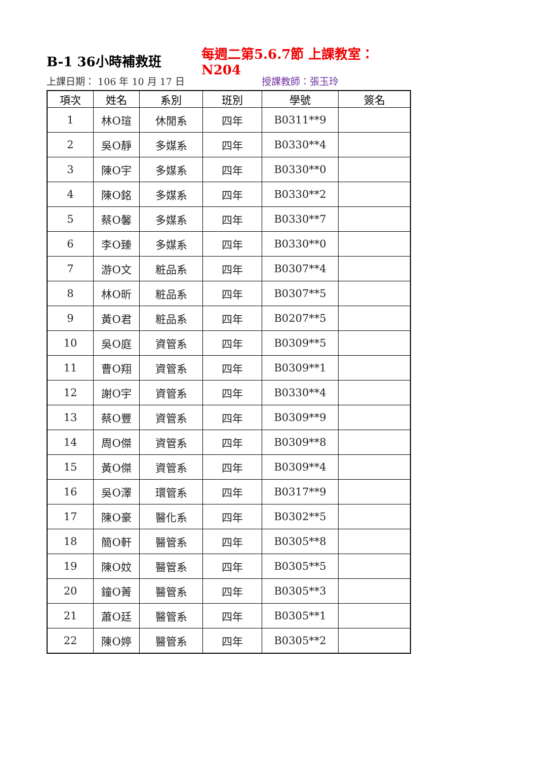B-1 36小時補救班 每週二第5.6.7節 上課教室：N204
上課日期： 106 年 10 月 17 日 授課教師：張玉玲
| 項次 | 姓名 | 系別 | 班別 | 學號 | 簽名 |
| --- | --- | --- | --- | --- | --- |
| 1 | 林O瑄 | 休閒系 | 四年 | B0311**9 | |
| 2 | 吳O靜 | 多媒系 | 四年 | B0330**4 | |
| 3 | 陳O宇 | 多媒系 | 四年 | B0330**0 | |
| 4 | 陳O銘 | 多媒系 | 四年 | B0330**2 | |
| 5 | 蔡O馨 | 多媒系 | 四年 | B0330**7 | |
| 6 | 李O臻 | 多媒系 | 四年 | B0330**0 | |
| 7 | 游O文 | 粧品系 | 四年 | B0307**4 | |
| 8 | 林O昕 | 粧品系 | 四年 | B0307**5 | |
| 9 | 黃O君 | 粧品系 | 四年 | B0207**5 | |
| 10 | 吳O庭 | 資管系 | 四年 | B0309**5 | |
| 11 | 曹O翔 | 資管系 | 四年 | B0309**1 | |
| 12 | 謝O宇 | 資管系 | 四年 | B0330**4 | |
| 13 | 蔡O豐 | 資管系 | 四年 | B0309**9 | |
| 14 | 周O傑 | 資管系 | 四年 | B0309**8 | |
| 15 | 黃O傑 | 資管系 | 四年 | B0309**4 | |
| 16 | 吳O澤 | 環管系 | 四年 | B0317**9 | |
| 17 | 陳O豪 | 醫化系 | 四年 | B0302**5 | |
| 18 | 簡O軒 | 醫管系 | 四年 | B0305**8 | |
| 19 | 陳O妏 | 醫管系 | 四年 | B0305**5 | |
| 20 | 鐘O菁 | 醫管系 | 四年 | B0305**3 | |
| 21 | 蕭O廷 | 醫管系 | 四年 | B0305**1 | |
| 22 | 陳O婷 | 醫管系 | 四年 | B0305**2 | |